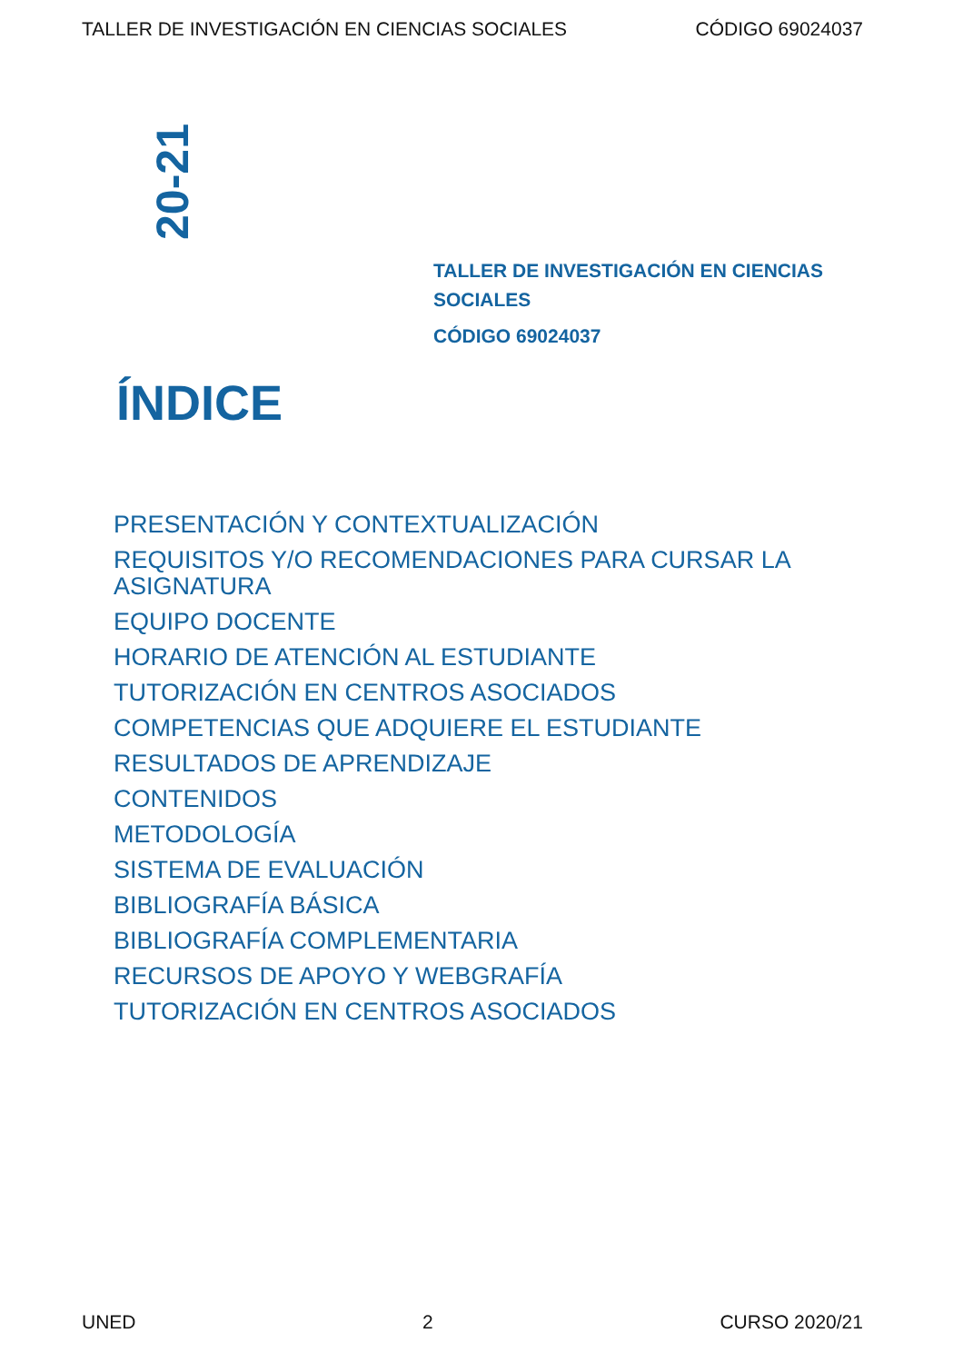TALLER DE INVESTIGACIÓN EN CIENCIAS SOCIALES CÓDIGO 69024037
20-21
TALLER DE INVESTIGACIÓN EN CIENCIAS SOCIALES
CÓDIGO 69024037
ÍNDICE
PRESENTACIÓN Y CONTEXTUALIZACIÓN
REQUISITOS Y/O RECOMENDACIONES PARA CURSAR LA ASIGNATURA
EQUIPO DOCENTE
HORARIO DE ATENCIÓN AL ESTUDIANTE
TUTORIZACIÓN EN CENTROS ASOCIADOS
COMPETENCIAS QUE ADQUIERE EL ESTUDIANTE
RESULTADOS DE APRENDIZAJE
CONTENIDOS
METODOLOGÍA
SISTEMA DE EVALUACIÓN
BIBLIOGRAFÍA BÁSICA
BIBLIOGRAFÍA COMPLEMENTARIA
RECURSOS DE APOYO Y WEBGRAFÍA
TUTORIZACIÓN EN CENTROS ASOCIADOS
UNED 2 CURSO 2020/21